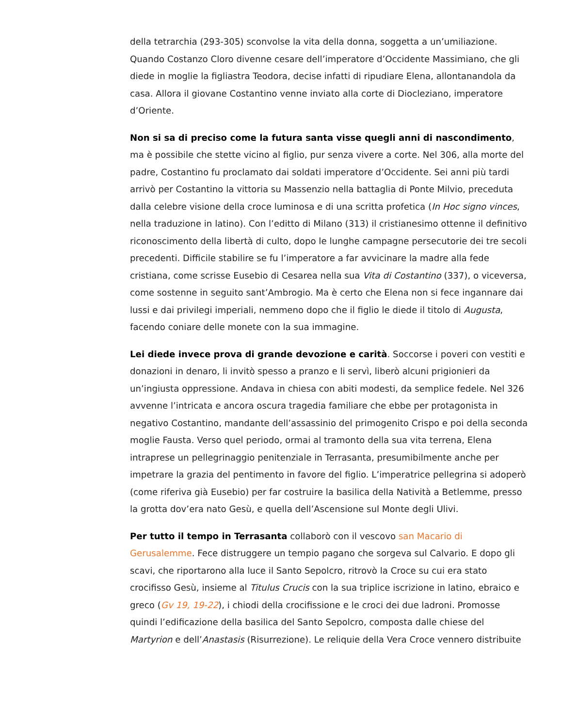della tetrarchia (293-305) sconvolse la vita della donna, soggetta a un’umiliazione. Quando Costanzo Cloro divenne cesare dell’imperatore d’Occidente Massimiano, che gli diede in moglie la figliastra Teodora, decise infatti di ripudiare Elena, allontanandola da casa. Allora il giovane Costantino venne inviato alla corte di Diocleziano, imperatore d’Oriente.
Non si sa di preciso come la futura santa visse quegli anni di nascondimento, ma è possibile che stette vicino al figlio, pur senza vivere a corte. Nel 306, alla morte del padre, Costantino fu proclamato dai soldati imperatore d’Occidente. Sei anni più tardi arrivò per Costantino la vittoria su Massenzio nella battaglia di Ponte Milvio, preceduta dalla celebre visione della croce luminosa e di una scritta profetica (In Hoc signo vinces, nella traduzione in latino). Con l’editto di Milano (313) il cristianesimo ottenne il definitivo riconoscimento della libertà di culto, dopo le lunghe campagne persecutorie dei tre secoli precedenti. Difficile stabilire se fu l’imperatore a far avvicinare la madre alla fede cristiana, come scrisse Eusebio di Cesarea nella sua Vita di Costantino (337), o viceversa, come sostenne in seguito sant’Ambrogio. Ma è certo che Elena non si fece ingannare dai lussi e dai privilegi imperiali, nemmeno dopo che il figlio le diede il titolo di Augusta, facendo coniare delle monete con la sua immagine.
Lei diede invece prova di grande devozione e carità. Soccorse i poveri con vestiti e donazioni in denaro, li invitò spesso a pranzo e li servì, liberò alcuni prigionieri da un’ingiusta oppressione. Andava in chiesa con abiti modesti, da semplice fedele. Nel 326 avvenne l’intricata e ancora oscura tragedia familiare che ebbe per protagonista in negativo Costantino, mandante dell’assassinio del primogenito Crispo e poi della seconda moglie Fausta. Verso quel periodo, ormai al tramonto della sua vita terrena, Elena intraprese un pellegrinaggio penitenziale in Terrasanta, presumibilmente anche per impetrare la grazia del pentimento in favore del figlio. L’imperatrice pellegrina si adoperò (come riferiva già Eusebio) per far costruire la basilica della Natività a Betlemme, presso la grotta dov’era nato Gesù, e quella dell’Ascensione sul Monte degli Ulivi.
Per tutto il tempo in Terrasanta collaborò con il vescovo san Macario di Gerusalemme. Fece distruggere un tempio pagano che sorgeva sul Calvario. E dopo gli scavi, che riportarono alla luce il Santo Sepolcro, ritrovò la Croce su cui era stato crocifisso Gesù, insieme al Titulus Crucis con la sua triplice iscrizione in latino, ebraico e greco (Gv 19, 19-22), i chiodi della crocifissione e le croci dei due ladroni. Promosse quindi l’edificazione della basilica del Santo Sepolcro, composta dalle chiese del Martyrion e dell’Anastasis (Risurrezione). Le reliquie della Vera Croce vennero distribuite